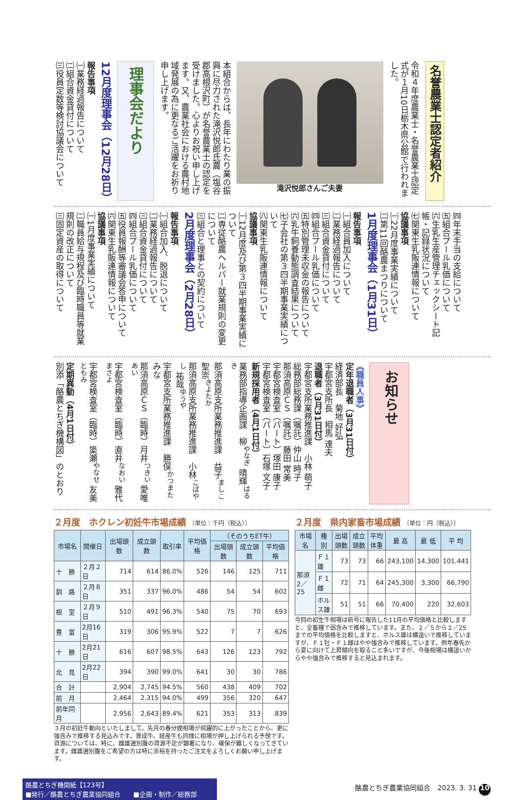名誉農業士認定者紹介
令和４年度農業士・名誉農業士認定式が１月10日栃木県公館で行われました。
滝沢悦郎さんご夫妻
本組合からは、長年にわたり業の振興に尽力された滝沢悦郎氏農（塩谷郡高根沢町）が名誉農業士の認定を受けました。心よりお祝い申し上げます。又、農業社会における農村地域発展の為に更なるご活躍をお祈り申し上げます。
理事会だより
12月度理事会（12月28日）
報告事項
㈠業務経過報告について
㈡組合資金貸付について
㈢役員定数等検討協議会について
㈣年末手当の支給について
㈤組合プール乳価について
㈥生乳生産管理チェックシート記帳・記録状況について
㈦関東生乳販連情報について
協議事項
㈠22月度事業実績について
㈡第11回酪農まつりについて
1月度理事会（1月31日）
報告事項
㈠組合員加入について
㈡業務経過報告について
㈢組合資金貸付について
㈣組合プール乳価について
㈤特別管理未収金の報告について
㈥乳牛飼養動態調査結果について
㈦子会社の第３四半期事業実績について
㈧関東生乳販連情報について
協議事項
㈠12月度及び第３四半期事業実績について
㈡専従酪農ヘルパー就業規則の変更について
㈢組合と理事との契約について
2月度理事会（2月28日）
報告事項
㈠組合加入、脱退について
㈡業務経過報告について
㈢組合資金貸付について
㈣組合プール乳価について
㈤役員報酬等審議会答申について
㈥関東生乳販連情報について
協議事項
㈠1月度事業実績について
㈡職員給与規程及び臨時職員等就業規則の改正について
㈢固定資産の取得について
お知らせ
《職員人事》
定年退職者（3月31日付）
経済部長　菊地 好弘
宇都宮支所長　相馬 達夫
退職者（3月31日付）
宇都宮支所業務推進課　小林 萌子
総務部総務課（嘱託）仲山 時子
那須高原ＣＳ（嘱託）藤田 常美
宇都宮検査室（パート）塚田 康子
宇都宮検査室（パート）石塚 文子
新規採用者（4月1日付）
業務部指導企画課　柳<sup>やなぎ</sup> 晴輝<sup>はるき</sup>
那須高原支所業務推進課　益子<sup>ましこ</sup> 聖崇<sup>きよたか</sup>
那須高原支所業務推進課　小林<sup>こばやし</sup> 祐哉<sup>ゆうや</sup>
宇都宮支所業務推進課　勝俣<sup>かつまた</sup> みな
那須高原ＣＳ（臨時）月井<sup>つきい</sup> 愛唯<sup>あい</sup>
宇都宮検査室（臨時）直井<sup>なおい</sup> 雅代<sup>まさよ</sup>
宇都宮検査室（臨時）簗瀬<sup>やなせ</sup> 友美<sup>ともみ</sup>
定期異動（4月1日付）
別添「酪農とちぎ機構図」のとおり
２月度　ホクレン初妊牛市場成績 〔単位：千円（税込）〕
| 市場名 | 開催日 | 出場頭数 | 成立頭数 | 取引率 | 平均価格 | （そのうちET牛） | | |
| --- | --- | --- | --- | --- | --- | --- | --- | --- |
| | | | | | | 出場頭数 | 成立頭数 | 平均価格 |
| 十 勝 | ２月２日 | 714 | 614 | 86.0% | 526 | 146 | 125 | 711 |
| 釧 路 | ２月８日 | 351 | 337 | 96.0% | 486 | 54 | 54 | 602 |
| 根 室 | ２月９日 | 510 | 491 | 96.3% | 540 | 75 | 70 | 693 |
| 豊 富 | 2月16日 | 319 | 306 | 95.9% | 522 | 7 | 7 | 626 |
| 十 勝 | 2月21日 | 616 | 607 | 98.5% | 643 | 126 | 123 | 792 |
| 北 見 | 2月22日 | 394 | 390 | 99.0% | 641 | 30 | 30 | 786 |
| 合 計 | | 2,904 | 2,745 | 94.5% | 560 | 438 | 409 | 702 |
| 前 月 | | 2,464 | 2,315 | 94.0% | 499 | 356 | 320 | 647 |
| 前年同月 | | 2,956 | 2,643 | 89.4% | 621 | 353 | 313 | 839 |
３月の初妊牛動向といたしまして、先月の春分娩相場が飛躍的に上がったことから、更に強含みで推移する見込みです。育成牛、経産牛も同様に相場が押し上げられる予想です。資源については、特に、雌雄選別腹の資源不足が顕著になり、確保が難しくなってきています。雌雄選別腹をご希望の方は特に余裕を持ったご注文をよろしくお願い申し上げます。
２月度　県内家畜市場成績 〔単位：円（税込）〕
| 市場名 | 種 別 | 出場頭数 | 成立頭数 | 平均体重 | 最 高 | 最 低 | 平 均 |
| --- | --- | --- | --- | --- | --- | --- | --- |
| 那須 2／25 | Ｆ１雄 | 73 | 73 | 66 | 243,100 | 14,300 | 101,441 |
| | Ｆ１雌 | 72 | 71 | 64 | 245,300 | 3,300 | 66,790 |
| | ホルス雄 | 51 | 51 | 66 | 70,400 | 220 | 32,603 |
今回の初生牛相場は前号に報告した11月の平均価格と比較しますと、全畜種で弱含みで推移しています。また、２／５から２／25までの平均価格を比較しますと、ホルス雄は横這いで推移していますが、Ｆ１牡・Ｆ１雌はやや強含みで推移しています。例年春先から夏に向けて上昇傾向を取ること多いですが、今後相場は横這いからやや強含みで推移すると見込まれます。
酪農とちぎ機関紙【123号】
■発行／酪農とちぎ農業協同組合　　■企画・制作／総務部
酪農とちぎ農業協同組合　2023. 3. 31 10